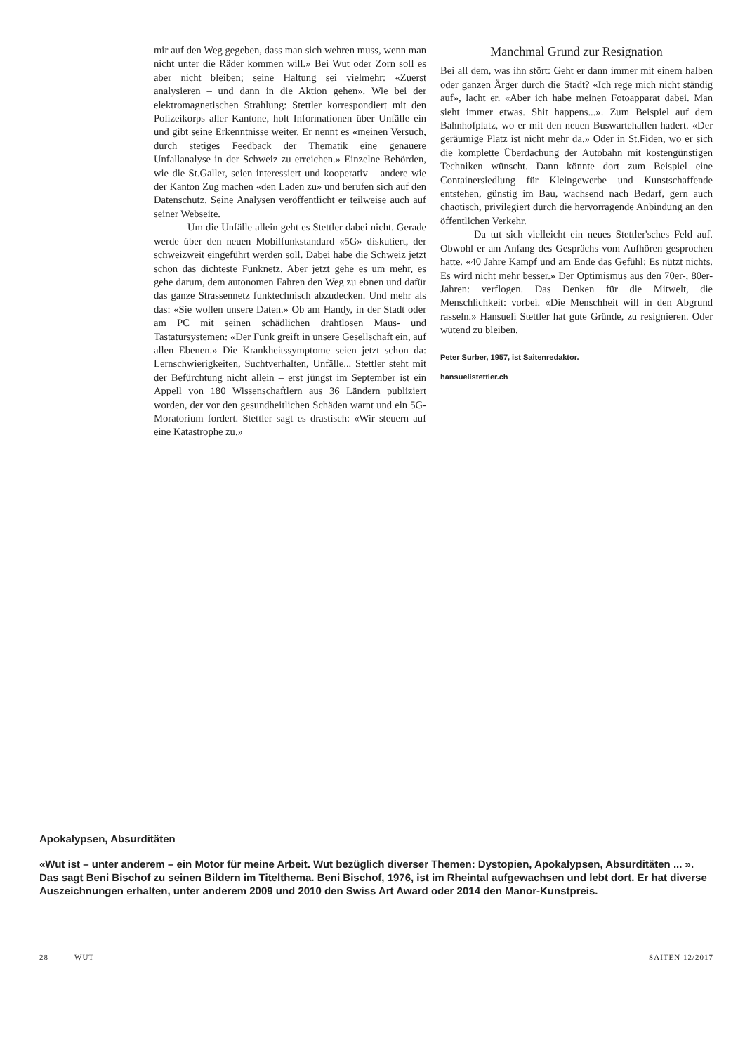mir auf den Weg gegeben, dass man sich wehren muss, wenn man nicht unter die Räder kommen will.» Bei Wut oder Zorn soll es aber nicht bleiben; seine Haltung sei vielmehr: «Zuerst analysieren – und dann in die Aktion gehen». Wie bei der elektromagnetischen Strahlung: Stettler korrespondiert mit den Polizeikorps aller Kantone, holt Informationen über Unfälle ein und gibt seine Erkenntnisse weiter. Er nennt es «meinen Versuch, durch stetiges Feedback der Thematik eine genauere Unfallanalyse in der Schweiz zu erreichen.» Einzelne Behörden, wie die St.Galler, seien interessiert und kooperativ – andere wie der Kanton Zug machen «den Laden zu» und berufen sich auf den Datenschutz. Seine Analysen veröffentlicht er teilweise auch auf seiner Webseite.
Um die Unfälle allein geht es Stettler dabei nicht. Gerade werde über den neuen Mobilfunkstandard «5G» diskutiert, der schweizweit eingeführt werden soll. Dabei habe die Schweiz jetzt schon das dichteste Funknetz. Aber jetzt gehe es um mehr, es gehe darum, dem autonomen Fahren den Weg zu ebnen und dafür das ganze Strassennetz funktechnisch abzudecken. Und mehr als das: «Sie wollen unsere Daten.» Ob am Handy, in der Stadt oder am PC mit seinen schädlichen drahtlosen Maus- und Tastatursystemen: «Der Funk greift in unsere Gesellschaft ein, auf allen Ebenen.» Die Krankheitssymptome seien jetzt schon da: Lernschwierigkeiten, Suchtverhalten, Unfälle... Stettler steht mit der Befürchtung nicht allein – erst jüngst im September ist ein Appell von 180 Wissenschaftlern aus 36 Ländern publiziert worden, der vor den gesundheitlichen Schäden warnt und ein 5G-Moratorium fordert. Stettler sagt es drastisch: «Wir steuern auf eine Katastrophe zu.»
Manchmal Grund zur Resignation
Bei all dem, was ihn stört: Geht er dann immer mit einem halben oder ganzen Ärger durch die Stadt? «Ich rege mich nicht ständig auf», lacht er. «Aber ich habe meinen Fotoapparat dabei. Man sieht immer etwas. Shit happens...». Zum Beispiel auf dem Bahnhofplatz, wo er mit den neuen Buswartehallen hadert. «Der geräumige Platz ist nicht mehr da.» Oder in St.Fiden, wo er sich die komplette Überdachung der Autobahn mit kostengünstigen Techniken wünscht. Dann könnte dort zum Beispiel eine Containersiedlung für Kleingewerbe und Kunstschaffende entstehen, günstig im Bau, wachsend nach Bedarf, gern auch chaotisch, privilegiert durch die hervorragende Anbindung an den öffentlichen Verkehr.
Da tut sich vielleicht ein neues Stettler'sches Feld auf. Obwohl er am Anfang des Gesprächs vom Aufhören gesprochen hatte. «40 Jahre Kampf und am Ende das Gefühl: Es nützt nichts. Es wird nicht mehr besser.» Der Optimismus aus den 70er-, 80er-Jahren: verflogen. Das Denken für die Mitwelt, die Menschlichkeit: vorbei. «Die Menschheit will in den Abgrund rasseln.» Hansueli Stettler hat gute Gründe, zu resignieren. Oder wütend zu bleiben.
Peter Surber, 1957, ist Saitenredaktor.
hansuelistettler.ch
Apokalypsen, Absurditäten
«Wut ist – unter anderem – ein Motor für meine Arbeit. Wut bezüglich diverser Themen: Dystopien, Apokalypsen, Absurditäten ... ». Das sagt Beni Bischof zu seinen Bildern im Titelthema. Beni Bischof, 1976, ist im Rheintal aufgewachsen und lebt dort. Er hat diverse Auszeichnungen erhalten, unter anderem 2009 und 2010 den Swiss Art Award oder 2014 den Manor-Kunstpreis.
28 WUT SAITEN 12/2017